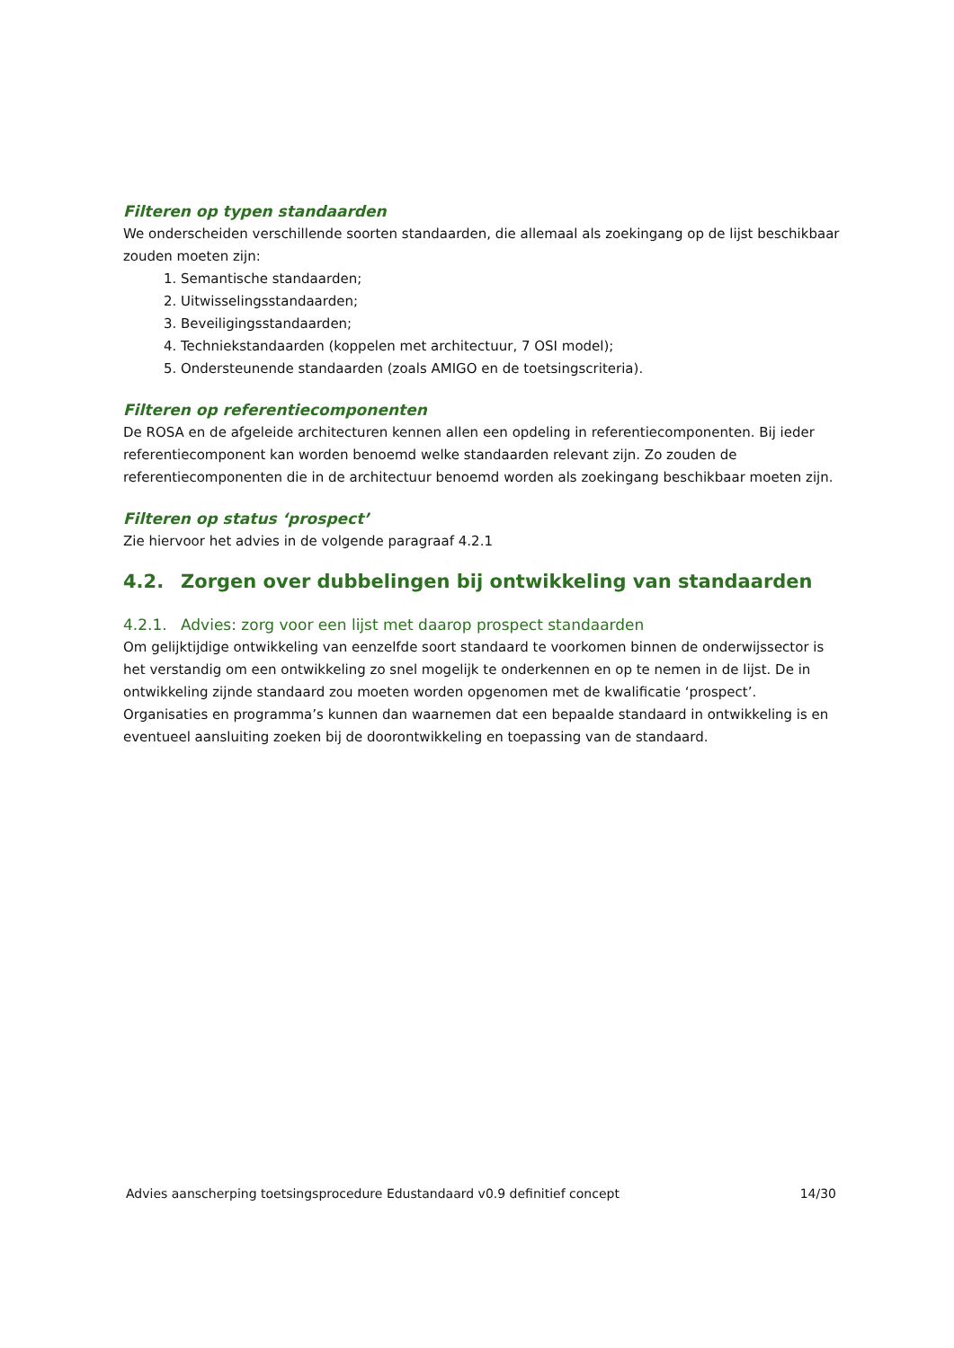Filteren op typen standaarden
We onderscheiden verschillende soorten standaarden, die allemaal als zoekingang op de lijst beschikbaar zouden moeten zijn:
1. Semantische standaarden;
2. Uitwisselingsstandaarden;
3. Beveiligingsstandaarden;
4. Techniekstandaarden (koppelen met architectuur, 7 OSI model);
5. Ondersteunende standaarden (zoals AMIGO en de toetsingscriteria).
Filteren op referentiecomponenten
De ROSA en de afgeleide architecturen kennen allen een opdeling in referentiecomponenten. Bij ieder referentiecomponent kan worden benoemd welke standaarden relevant zijn. Zo zouden de referentiecomponenten die in de architectuur benoemd worden als zoekingang beschikbaar moeten zijn.
Filteren op status ‘prospect’
Zie hiervoor het advies in de volgende paragraaf 4.2.1
4.2. Zorgen over dubbelingen bij ontwikkeling van standaarden
4.2.1. Advies: zorg voor een lijst met daarop prospect standaarden
Om gelijktijdige ontwikkeling van eenzelfde soort standaard te voorkomen binnen de onderwijssector is het verstandig om een ontwikkeling zo snel mogelijk te onderkennen en op te nemen in de lijst. De in ontwikkeling zijnde standaard zou moeten worden opgenomen met de kwalificatie ‘prospect’. Organisaties en programma’s kunnen dan waarnemen dat een bepaalde standaard in ontwikkeling is en eventueel aansluiting zoeken bij de doorontwikkeling en toepassing van de standaard.
Advies aanscherping toetsingsprocedure Edustandaard v0.9 definitief concept 14/30